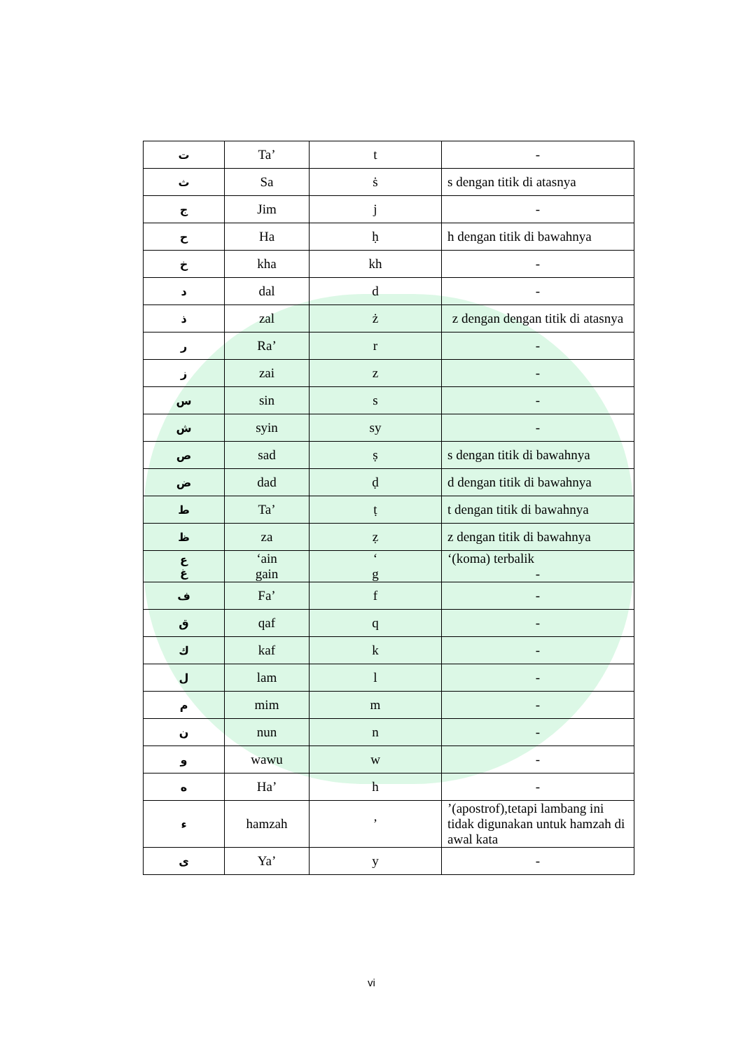| ت | Ta’ | t | - |
| ث | Sa | ṡ | s dengan titik di atasnya |
| ج | Jim | j | - |
| ح | Ha | ḥ | h dengan titik di bawahnya |
| خ | kha | kh | - |
| د | dal | d | - |
| ذ | zal | ż | z dengan dengan titik di atasnya |
| ر | Ra’ | r | - |
| ز | zai | z | - |
| س | sin | s | - |
| ش | syin | sy | - |
| ص | sad | ṣ | s dengan titik di bawahnya |
| ض | dad | ḍ | d dengan titik di bawahnya |
| ط | Ta’ | ṭ | t dengan titik di bawahnya |
| ظ | za | ẓ | z dengan titik di bawahnya |
| ع غ | ‘ain gain | ‘ g | ‘(koma) terbalik - |
| ف | Fa’ | f | - |
| ق | qaf | q | - |
| ك | kaf | k | - |
| ل | lam | l | - |
| م | mim | m | - |
| ن | nun | n | - |
| و | wawu | w | - |
| ه | Ha’ | h | - |
| ء | hamzah | ’ | ’(apostrof),tetapi lambang ini tidak digunakan untuk hamzah di awal kata |
| ى | Ya’ | y | - |
vi